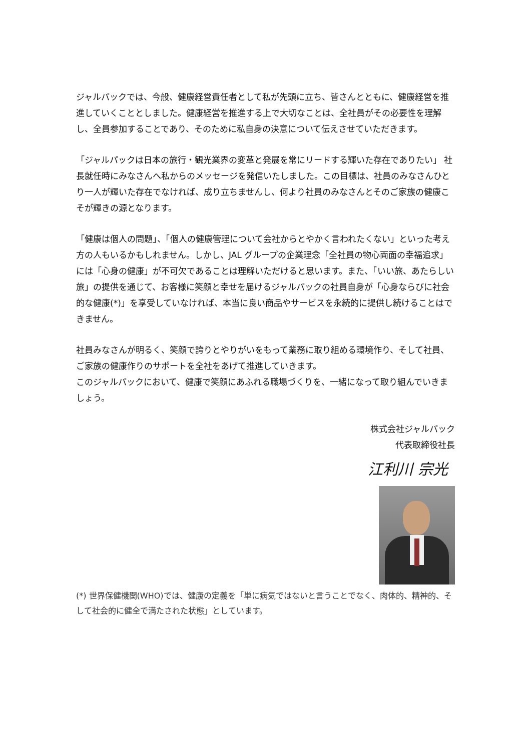ジャルパックでは、今般、健康経営責任者として私が先頭に立ち、皆さんとともに、健康経営を推進していくこととしました。健康経営を推進する上で大切なことは、全社員がその必要性を理解し、全員参加することであり、そのために私自身の決意について伝えさせていただきます。
「ジャルパックは日本の旅行・観光業界の変革と発展を常にリードする輝いた存在でありたい」 社長就任時にみなさんへ私からのメッセージを発信いたしました。この目標は、社員のみなさんひとり一人が輝いた存在でなければ、成り立ちませんし、何より社員のみなさんとそのご家族の健康こそが輝きの源となります。
「健康は個人の問題」、「個人の健康管理について会社からとやかく言われたくない」といった考え方の人もいるかもしれません。しかし、JAL グループの企業理念「全社員の物心両面の幸福追求」には「心身の健康」が不可欠であることは理解いただけると思います。また、「いい旅、あたらしい旅」の提供を通じて、お客様に笑顔と幸せを届けるジャルパックの社員自身が「心身ならびに社会的な健康(*)」を享受していなければ、本当に良い商品やサービスを永続的に提供し続けることはできません。
社員みなさんが明るく、笑顔で誇りとやりがいをもって業務に取り組める環境作り、そして社員、ご家族の健康作りのサポートを全社をあげて推進していきます。
このジャルパックにおいて、健康で笑顔にあふれる職場づくりを、一緒になって取り組んでいきましょう。
株式会社ジャルパック
代表取締役社長
江利川 宗光
(*) 世界保健機関(WHO)では、健康の定義を「単に病気ではないと言うことでなく、肉体的、精神的、そして社会的に健全で満たされた状態」としています。